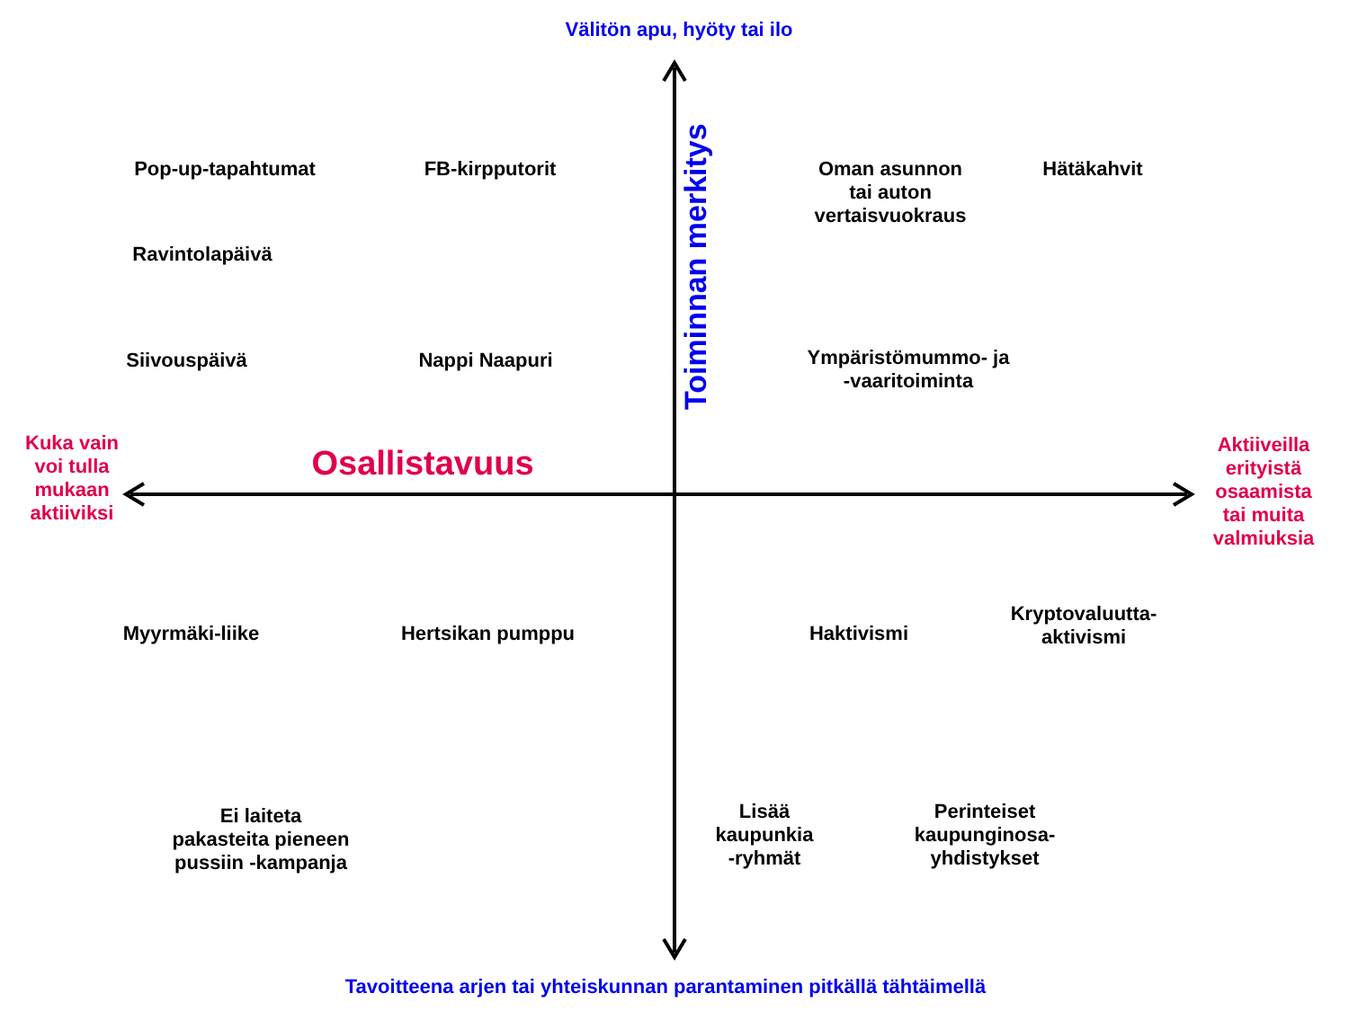Välitön apu, hyöty tai ilo
Pop-up-tapahtumat FB-kirpputorit
Toiminnan merkitys
Oman asunnon
tai auton
vertaisvuokraus
Hätäkahvit
Ravintolapäivä
Siivouspäivä Nappi Naapuri
Ympäristömummo- ja
-vaaritoiminta
Kuka vain
voi tulla
mukaan
aktiiviksi
Osallistavuus
Aktiiveilla
erityistä
osaamista
tai muita
valmiuksia
Myyrmäki-liike Hertsikan pumppu Haktivismi
Kryptovaluutta-
aktivismi
Ei laiteta
pakasteita pieneen
pussiin -kampanja
Lisää
kaupunkia
-ryhmät
Perinteiset
kaupunginosa-
yhdistykset
Tavoitteena arjen tai yhteiskunnan parantaminen pitkällä tähtäimellä